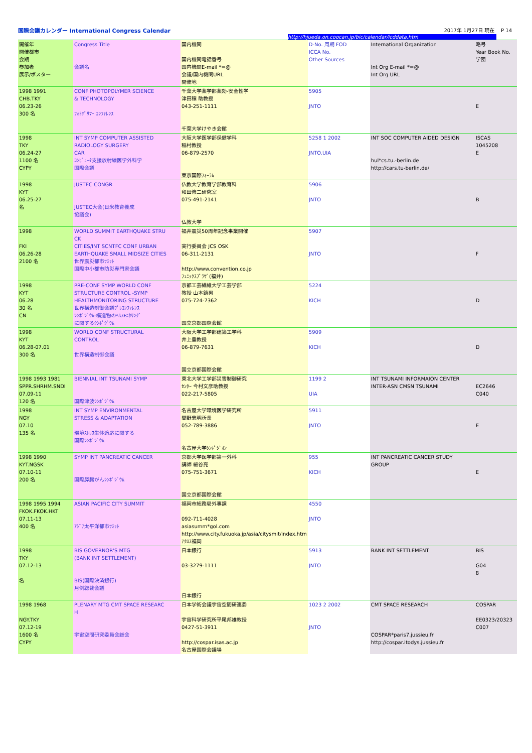国際会議カレンダー International Congress Calendar 2017年 1月27日 現在 P 14
http://hjueda.on.coocan.jp/bic/calendar/icddata.htm
| 開催年 開催都市 会期 参加者 展示/ポスター | Congress Title 会議名 | 国内機関 国内機関電話番号 国内機関E-mail *=@ 会議/国内機関URL 開催地 | D-No. 周期 FOD ICCA No. Other Sources | International Organization Int Org E-mail *=@ Int Org URL | 略号 Year Book No. 学団 |
| 1998 1991 CHB.TKY 06.23-26 300 名 | CONF PHOTOPOLYMER SCIENCE & TECHNOLOGY ﾌｫﾄﾎﾟﾘﾏｰ ｺﾝﾌｧﾚﾝｽ | 千葉大学薬学部薬効-安全性学 津田穣 助教授 043-251-1111 千葉大学けやき会館 | 5905 JNTO | | E |
| 1998 TKY 06.24-27 1100 名 CYPY | INT SYMP COMPUTER ASSISTED RADIOLOGY SURGERY CAR ｺﾝﾋﾟｭｰﾀ支援放射線医学外科学 国際会議 | 大阪大学医学部保健学科 稲村教授 06-879-2570 東京国際ﾌｫｰﾗﾑ | 5258 1 2002 JNTO.UIA | INT SOC COMPUTER AIDED DESIGN hul*cs.tu.-berlin.de http://cars.tu-berlin.de/ | ISCAS 1045208 E |
| 1998 KYT 06.25-27 名 | JUSTEC CONGR JUSTEC大会(日米教育養成 協議会) | 仏教大学教育学部教育科 和田修二研究室 075-491-2141 仏教大学 | 5906 JNTO | | B |
| 1998 FKI 06.26-28 2100 名 | WORLD SUMMIT EARTHQUAKE STRU CK CITIES/INT SCNTFC CONF URBAN EARTHQUAKE SMALL MIDSIZE CITIES 世界震災都市ｻﾐｯﾄ 国際中小都市防災専門家会議 | 福井震災50周年記念事業開催 実行委員会 JCS OSK 06-311-2131 http://www.convention.co.jp ﾌｪﾆｯｸｽﾌﾟﾗｻﾞ(福井) | 5907 JNTO | | F |
| 1998 KYT 06.28 30 名 CN | PRE-CONF SYMP WORLD CONF STRUCTURE CONTROL -SYMP HEALTHMONITORING STRUCTURE 世界構造制御会議ﾌﾟﾚｺﾝﾌｧﾚﾝｽ ｼﾝﾎﾟｼﾞｳﾑ-構造物のﾍﾙｽﾓﾆﾀﾘﾝｸﾞ に関するｼﾝﾎﾟｼﾞｳﾑ | 京都工芸繊維大学工芸学部 教授 山本鎮男 075-724-7362 国立京都国際会館 | 5224 KICH | | D |
| 1998 KYT 06.28-07.01 300 名 | WORLD CONF STRUCTURAL CONTROL 世界構造制御会議 | 大阪大学工学部建築工学科 井上豊教授 06-879-7631 国立京都国際会館 | 5909 KICH | | D |
| 1998 1993 1981 SPPR.SHRHM.SNDI 07.09-11 120 名 | BIENNIAL INT TSUNAMI SYMP 国際津波ｼﾝﾎﾟｼﾞｳﾑ | 東北大学工学部災害制御研究 ｾﾝﾀｰ 今村文彦助教授 022-217-5805 | 1199 2 UIA | INT TSUNAMI INFORMAION CENTER INTER-ASN CMSN TSUNAMI | EC2646 C040 |
| 1998 NGY 07.10 135 名 | INT SYMP ENVIRONMENTAL STRESS & ADAPTATION 環境ｽﾄﾚｽ生体適応に関する 国際ｼﾝﾎﾟｼﾞｳﾑ | 名古屋大学環境医学研究所 間野忠明所長 052-789-3886 名古屋大学ｼﾝﾎﾟｼﾞｵﾝ | 5911 JNTO | | E |
| 1998 1990 KYT.NGSK 07.10-11 200 名 | SYMP INT PANCREATIC CANCER 国際膵臓がんｼﾝﾎﾟｼﾞｳﾑ | 京都大学医学部第一外科 講師 細谷亮 075-751-3671 国立京都国際会館 | 955 KICH | INT PANCREATIC CANCER STUDY GROUP | E |
| 1998 1995 1994 FKOK.FKOK.HKT 07.11-13 400 名 | ASIAN PACIFIC CITY SUMMIT ｱｼﾞｱ太平洋都市ｻﾐｯﾄ | 福岡市総務局外事課 092-711-4028 asiasumm*gol.com http://www.city.fukuoka.jp/asia/citysmit/index.htm ｱｸﾛｽ福岡 | 4550 JNTO | | |
| 1998 TKY 07.12-13 名 | BIS GOVERNOR'S MTG (BANK INT SETTLEMENT) BIS(国際決済銀行) 月例総裁会議 | 日本銀行 03-3279-1111 日本銀行 | 5913 JNTO | BANK INT SETTLEMENT | BIS G04 8 |
| 1998 1968 NGY.TKY 07.12-19 1600 名 CYPY | PLENARY MTG CMT SPACE RESEARC H 宇宙空間研究委員会総会 | 日本学術会議宇宙空間研連委 宇宙科学研究所平尾邦雄教授 0427-51-3911 http://cospar.isas.ac.jp 名古屋国際会議場 | 1023 2 2002 JNTO | CMT SPACE RESEARCH COSPAR*paris7.jussieu.fr http://cospar.itodys.jussieu.fr | COSPAR EE0323/20323 C007 |